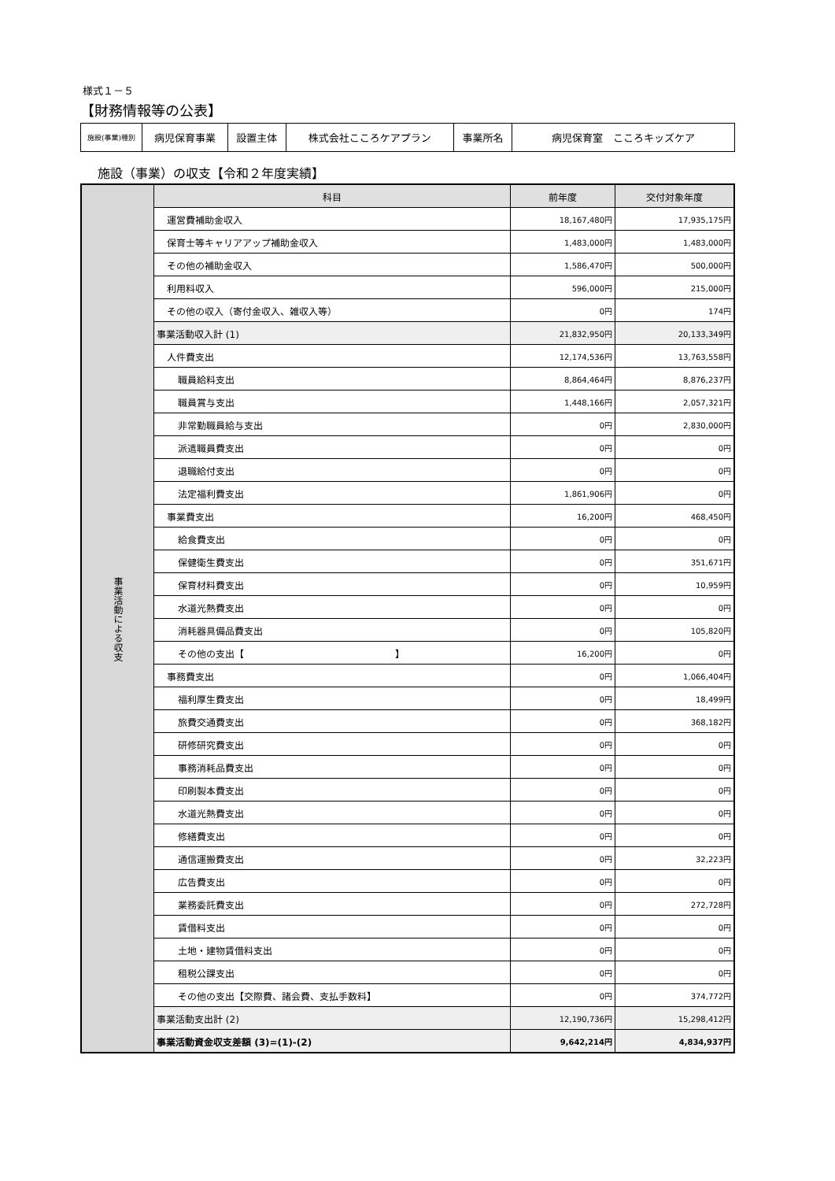様式１－５
【財務情報等の公表】
| 施設(事業)種別 | 病児保育事業 | 設置主体 | 株式会社こころケアプラン | 事業所名 | 病児保育室 こころキッズケア |
施設（事業）の収支【令和２年度実績】
| 事業活動による収支 | 科目 | 前年度 | 交付対象年度 |
| | 運営費補助金収入 | 18,167,480円 | 17,935,175円 |
| | 保育士等キャリアアップ補助金収入 | 1,483,000円 | 1,483,000円 |
| | その他の補助金収入 | 1,586,470円 | 500,000円 |
| | 利用料収入 | 596,000円 | 215,000円 |
| | その他の収入（寄付金収入、雑収入等） | 0円 | 174円 |
| | 事業活動収入計 (1) | 21,832,950円 | 20,133,349円 |
| | 人件費支出 | 12,174,536円 | 13,763,558円 |
| | 職員給料支出 | 8,864,464円 | 8,876,237円 |
| | 職員賞与支出 | 1,448,166円 | 2,057,321円 |
| | 非常勤職員給与支出 | 0円 | 2,830,000円 |
| | 派遣職員費支出 | 0円 | 0円 |
| | 退職給付支出 | 0円 | 0円 |
| | 法定福利費支出 | 1,861,906円 | 0円 |
| | 事業費支出 | 16,200円 | 468,450円 |
| | 給食費支出 | 0円 | 0円 |
| | 保健衛生費支出 | 0円 | 351,671円 |
| | 保育材料費支出 | 0円 | 10,959円 |
| | 水道光熱費支出 | 0円 | 0円 |
| | 消耗器具備品費支出 | 0円 | 105,820円 |
| | その他の支出【 】 | 16,200円 | 0円 |
| | 事務費支出 | 0円 | 1,066,404円 |
| | 福利厚生費支出 | 0円 | 18,499円 |
| | 旅費交通費支出 | 0円 | 368,182円 |
| | 研修研究費支出 | 0円 | 0円 |
| | 事務消耗品費支出 | 0円 | 0円 |
| | 印刷製本費支出 | 0円 | 0円 |
| | 水道光熱費支出 | 0円 | 0円 |
| | 修繕費支出 | 0円 | 0円 |
| | 通信運搬費支出 | 0円 | 32,223円 |
| | 広告費支出 | 0円 | 0円 |
| | 業務委託費支出 | 0円 | 272,728円 |
| | 賃借料支出 | 0円 | 0円 |
| | 土地・建物賃借料支出 | 0円 | 0円 |
| | 租税公課支出 | 0円 | 0円 |
| | その他の支出【交際費、諸会費、支払手数料】 | 0円 | 374,772円 |
| | 事業活動支出計 (2) | 12,190,736円 | 15,298,412円 |
| | 事業活動資金収支差額 (3)=(1)-(2) | 9,642,214円 | 4,834,937円 |